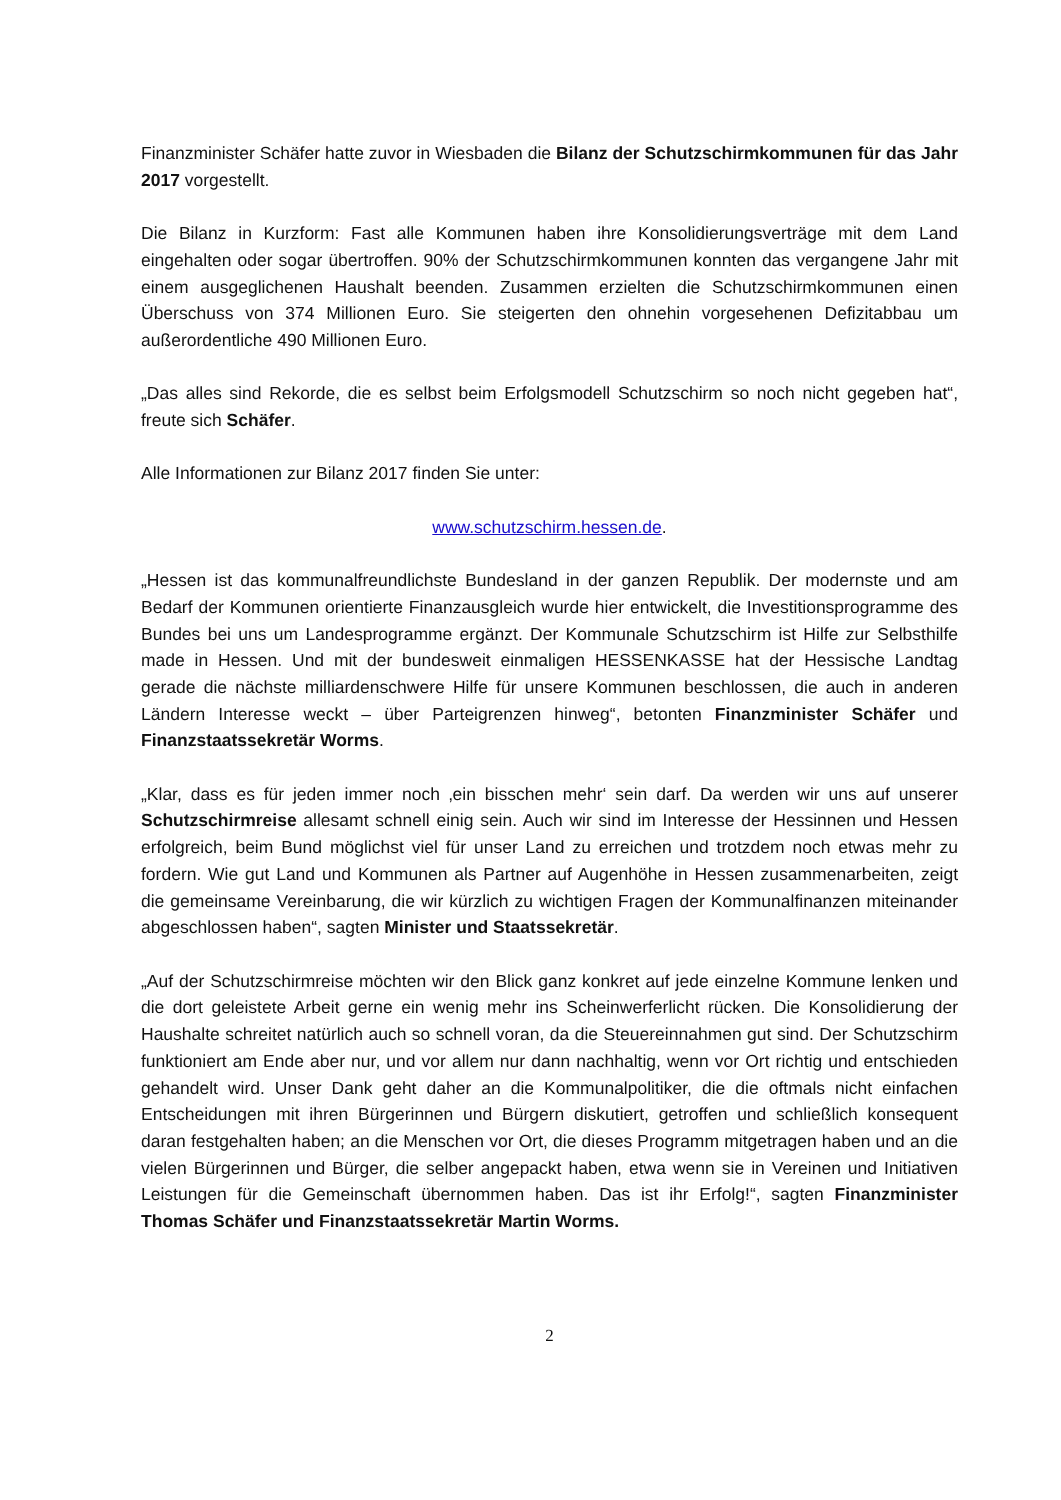Finanzminister Schäfer hatte zuvor in Wiesbaden die Bilanz der Schutzschirmkommunen für das Jahr 2017 vorgestellt.
Die Bilanz in Kurzform: Fast alle Kommunen haben ihre Konsolidierungsverträge mit dem Land eingehalten oder sogar übertroffen. 90% der Schutzschirmkommunen konnten das vergangene Jahr mit einem ausgeglichenen Haushalt beenden. Zusammen erzielten die Schutzschirmkommunen einen Überschuss von 374 Millionen Euro. Sie steigerten den ohnehin vorgesehenen Defizitabbau um außerordentliche 490 Millionen Euro.
„Das alles sind Rekorde, die es selbst beim Erfolgsmodell Schutzschirm so noch nicht gegeben hat“, freute sich Schäfer.
Alle Informationen zur Bilanz 2017 finden Sie unter:
www.schutzschirm.hessen.de.
„Hessen ist das kommunalfreundlichste Bundesland in der ganzen Republik. Der modernste und am Bedarf der Kommunen orientierte Finanzausgleich wurde hier entwickelt, die Investitionsprogramme des Bundes bei uns um Landesprogramme ergänzt. Der Kommunale Schutzschirm ist Hilfe zur Selbsthilfe made in Hessen. Und mit der bundesweit einmaligen HESSENKASSE hat der Hessische Landtag gerade die nächste milliardenschwere Hilfe für unsere Kommunen beschlossen, die auch in anderen Ländern Interesse weckt – über Parteigrenzen hinweg“, betonten Finanzminister Schäfer und Finanzstaatssekretär Worms.
„Klar, dass es für jeden immer noch ‚ein bisschen mehr‘ sein darf. Da werden wir uns auf unserer Schutzschirmreise allesamt schnell einig sein. Auch wir sind im Interesse der Hessinnen und Hessen erfolgreich, beim Bund möglichst viel für unser Land zu erreichen und trotzdem noch etwas mehr zu fordern. Wie gut Land und Kommunen als Partner auf Augenhöhe in Hessen zusammenarbeiten, zeigt die gemeinsame Vereinbarung, die wir kürzlich zu wichtigen Fragen der Kommunalfinanzen miteinander abgeschlossen haben“, sagten Minister und Staatssekretär.
„Auf der Schutzschirmreise möchten wir den Blick ganz konkret auf jede einzelne Kommune lenken und die dort geleistete Arbeit gerne ein wenig mehr ins Scheinwerferlicht rücken. Die Konsolidierung der Haushalte schreitet natürlich auch so schnell voran, da die Steuereinnahmen gut sind. Der Schutzschirm funktioniert am Ende aber nur, und vor allem nur dann nachhaltig, wenn vor Ort richtig und entschieden gehandelt wird. Unser Dank geht daher an die Kommunalpolitiker, die die oftmals nicht einfachen Entscheidungen mit ihren Bürgerinnen und Bürgern diskutiert, getroffen und schließlich konsequent daran festgehalten haben; an die Menschen vor Ort, die dieses Programm mitgetragen haben und an die vielen Bürgerinnen und Bürger, die selber angepackt haben, etwa wenn sie in Vereinen und Initiativen Leistungen für die Gemeinschaft übernommen haben. Das ist ihr Erfolg!“, sagten Finanzminister Thomas Schäfer und Finanzstaatssekretär Martin Worms.
2